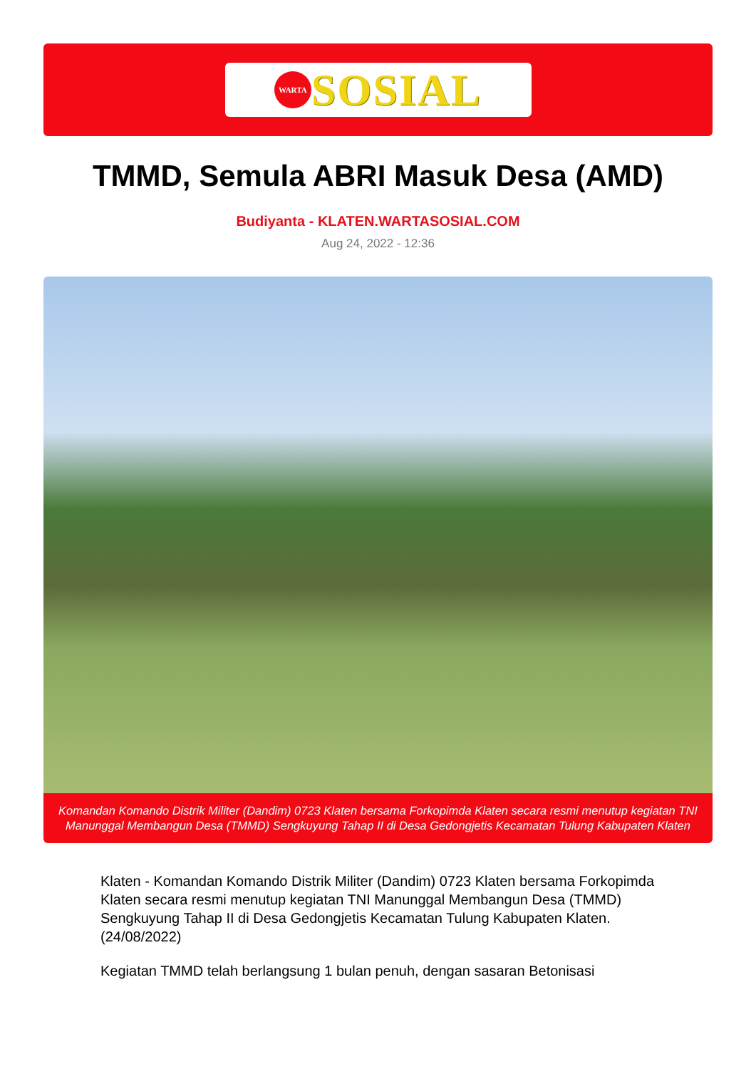WARTA
SOSIAL
TMMD, Semula ABRI Masuk Desa (AMD)
Budiyanta - KLATEN.WARTASOSIAL.COM
Aug 24, 2022 - 12:36
Komandan Komando Distrik Militer (Dandim) 0723 Klaten bersama Forkopimda Klaten secara resmi menutup kegiatan TNI Manunggal Membangun Desa (TMMD) Sengkuyung Tahap II di Desa Gedongjetis Kecamatan Tulung Kabupaten Klaten
Klaten - Komandan Komando Distrik Militer (Dandim) 0723 Klaten bersama Forkopimda Klaten secara resmi menutup kegiatan TNI Manunggal Membangun Desa (TMMD) Sengkuyung Tahap II di Desa Gedongjetis Kecamatan Tulung Kabupaten Klaten. (24/08/2022)
Kegiatan TMMD telah berlangsung 1 bulan penuh, dengan sasaran Betonisasi